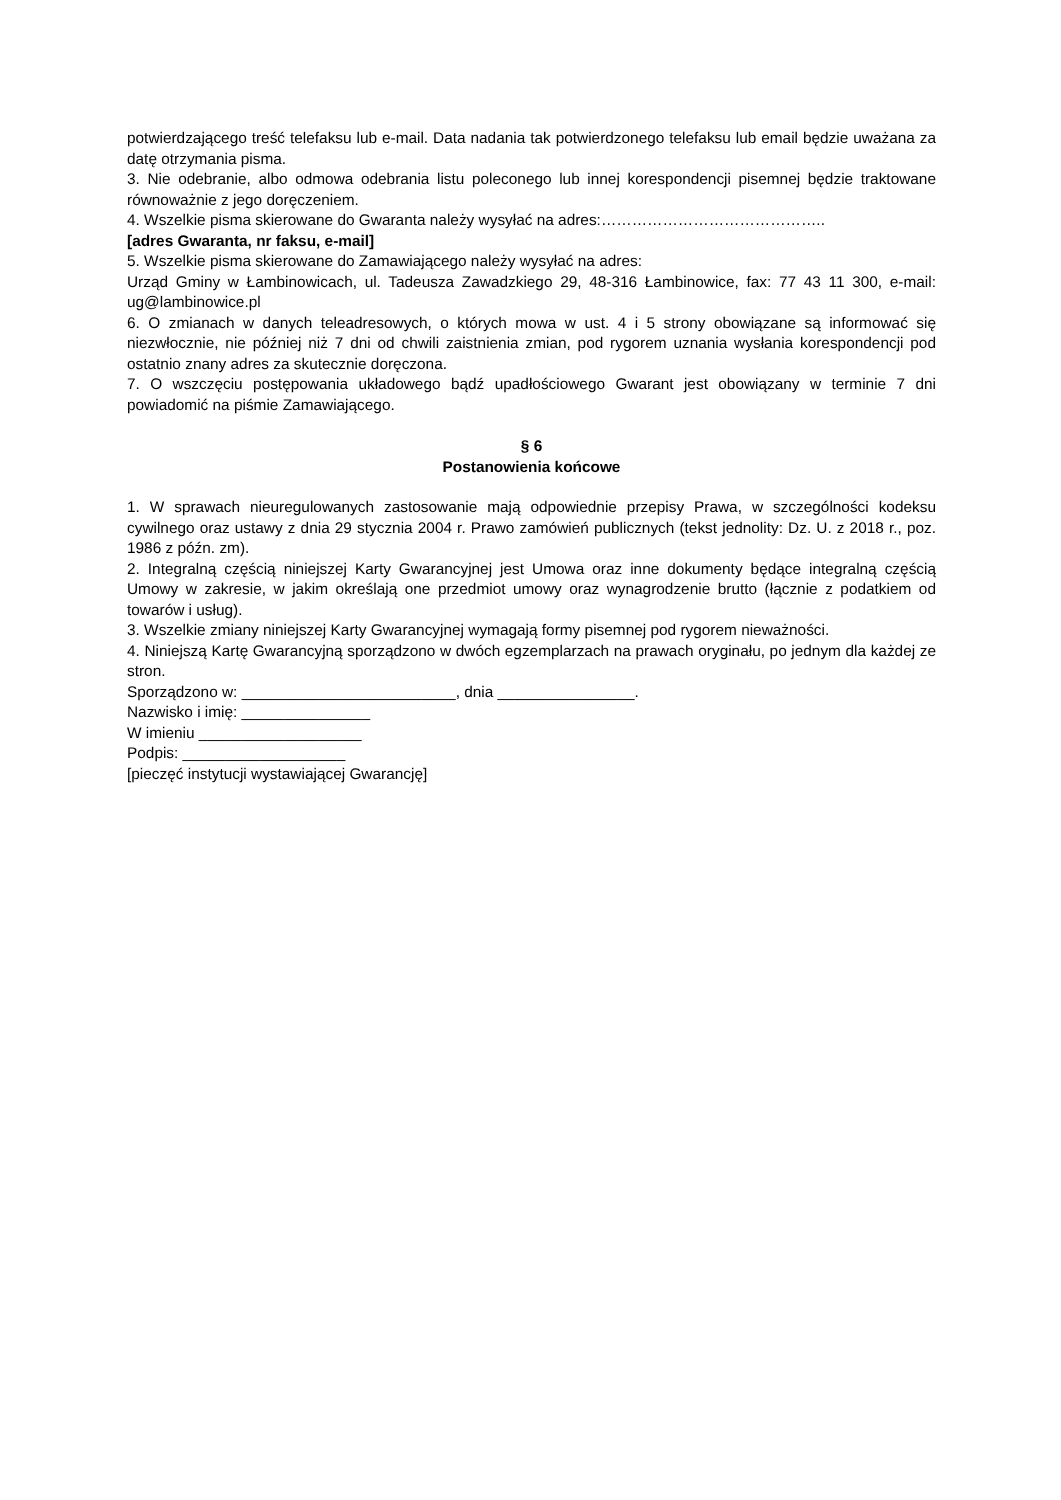potwierdzającego treść telefaksu lub e-mail. Data nadania tak potwierdzonego telefaksu lub email będzie uważana za datę otrzymania pisma.
3. Nie odebranie, albo odmowa odebrania listu poleconego lub innej korespondencji pisemnej będzie traktowane równoważnie z jego doręczeniem.
4. Wszelkie pisma skierowane do Gwaranta należy wysyłać na adres:……………………………………..
[adres Gwaranta, nr faksu, e-mail]
5. Wszelkie pisma skierowane do Zamawiającego należy wysyłać na adres:
Urząd Gminy w Łambinowicach, ul. Tadeusza Zawadzkiego 29, 48-316 Łambinowice, fax: 77 43 11 300, e-mail: ug@lambinowice.pl
6. O zmianach w danych teleadresowych, o których mowa w ust. 4 i 5 strony obowiązane są informować się niezwłocznie, nie później niż 7 dni od chwili zaistnienia zmian, pod rygorem uznania wysłania korespondencji pod ostatnio znany adres za skutecznie doręczona.
7. O wszczęciu postępowania układowego bądź upadłościowego Gwarant jest obowiązany w terminie 7 dni powiadomić na piśmie Zamawiającego.
§ 6
Postanowienia końcowe
1. W sprawach nieuregulowanych zastosowanie mają odpowiednie przepisy Prawa, w szczególności kodeksu cywilnego oraz ustawy z dnia 29 stycznia 2004 r. Prawo zamówień publicznych (tekst jednolity: Dz. U. z 2018 r., poz. 1986 z późn. zm).
2. Integralną częścią niniejszej Karty Gwarancyjnej jest Umowa oraz inne dokumenty będące integralną częścią Umowy w zakresie, w jakim określają one przedmiot umowy oraz wynagrodzenie brutto (łącznie z podatkiem od towarów i usług).
3. Wszelkie zmiany niniejszej Karty Gwarancyjnej wymagają formy pisemnej pod rygorem nieważności.
4. Niniejszą Kartę Gwarancyjną sporządzono w dwóch egzemplarzach na prawach oryginału, po jednym dla każdej ze stron.
Sporządzono w: _________________________, dnia ________________.
Nazwisko i imię: _______________
W imieniu ___________________
Podpis: ___________________
[pieczęć instytucji wystawiającej Gwarancję]